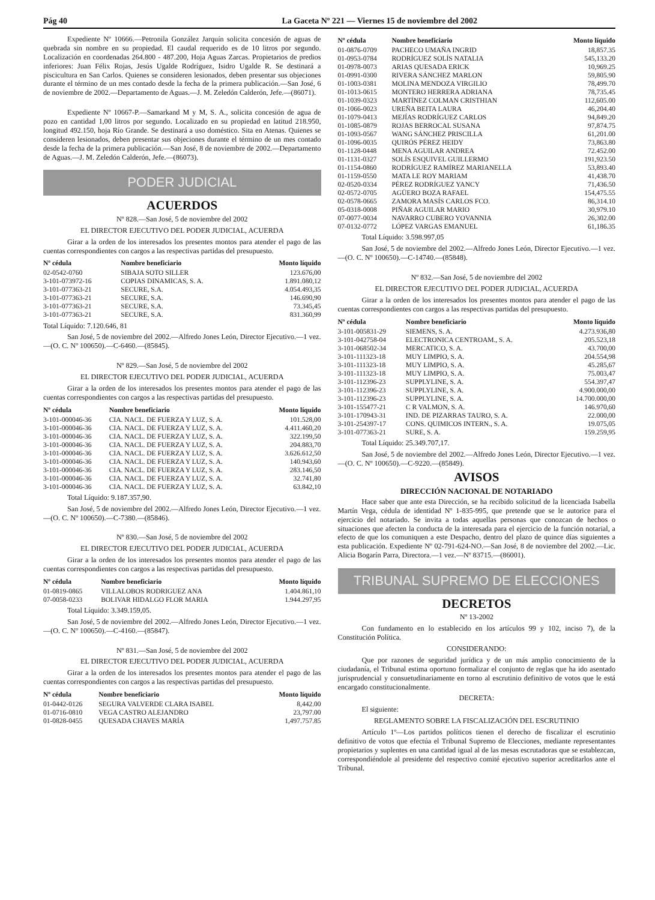Pág 40 La Gaceta Nº 221 — Viernes 15 de noviembre del 2002
Expediente Nº 10666.—Petronila González Jarquín solicita concesión de aguas de quebrada sin nombre en su propiedad. El caudal requerido es de 10 litros por segundo. Localización en coordenadas 264.800 - 487.200, Hoja Aguas Zarcas. Propietarios de predios inferiores: Juan Félix Rojas, Jesús Ugalde Rodríguez, Isidro Ugalde R. Se destinará a piscicultura en San Carlos. Quienes se consideren lesionados, deben presentar sus objeciones durante el término de un mes contado desde la fecha de la primera publicación.—San José, 6 de noviembre de 2002.—Departamento de Aguas.—J. M. Zeledón Calderón, Jefe.—(86071).
Expediente Nº 10667-P.—Samarkand M y M, S. A., solicita concesión de agua de pozo en cantidad 1,00 litros por segundo. Localizado en su propiedad en latitud 218.950, longitud 492.150, hoja Río Grande. Se destinará a uso doméstico. Sita en Atenas. Quienes se consideren lesionados, deben presentar sus objeciones durante el término de un mes contado desde la fecha de la primera publicación.—San José, 8 de noviembre de 2002.—Departamento de Aguas.—J. M. Zeledón Calderón, Jefe.—(86073).
PODER JUDICIAL
ACUERDOS
Nº 828.—San José, 5 de noviembre del 2002
EL DIRECTOR EJECUTIVO DEL PODER JUDICIAL, ACUERDA
Girar a la orden de los interesados los presentes montos para atender el pago de las cuentas correspondientes con cargos a las respectivas partidas del presupuesto.
| Nº cédula | Nombre beneficiario | Monto líquido |
| --- | --- | --- |
| 02-0542-0760 | SIBAJA SOTO SILLER | 123.676,00 |
| 3-101-073972-16 | COPIAS DINAMICAS, S. A. | 1.891.080,12 |
| 3-101-077363-21 | SECURE, S.A. | 4.054.493,35 |
| 3-101-077363-21 | SECURE, S.A. | 146.690,90 |
| 3-101-077363-21 | SECURE, S.A. | 73.345,45 |
| 3-101-077363-21 | SECURE, S.A. | 831.360,99 |
Total Líquido: 7.120.646, 81
San José, 5 de noviembre del 2002.—Alfredo Jones León, Director Ejecutivo.—1 vez.—(O. C. Nº 100650).—C-6460.—(85845).
Nº 829.—San José, 5 de noviembre del 2002
EL DIRECTOR EJECUTIVO DEL PODER JUDICIAL, ACUERDA
Girar a la orden de los interesados los presentes montos para atender el pago de las cuentas correspondientes con cargos a las respectivas partidas del presupuesto.
| Nº cédula | Nombre beneficiario | Monto líquido |
| --- | --- | --- |
| 3-101-000046-36 | CIA. NACL. DE FUERZA Y LUZ, S. A. | 101.528,00 |
| 3-101-000046-36 | CIA. NACL. DE FUERZA Y LUZ, S. A. | 4.411.460,20 |
| 3-101-000046-36 | CIA. NACL. DE FUERZA Y LUZ, S. A. | 322.199,50 |
| 3-101-000046-36 | CIA. NACL. DE FUERZA Y LUZ, S. A. | 204.883,70 |
| 3-101-000046-36 | CIA. NACL. DE FUERZA Y LUZ, S. A. | 3.626.612,50 |
| 3-101-000046-36 | CIA. NACL. DE FUERZA Y LUZ, S. A. | 140.943,60 |
| 3-101-000046-36 | CIA. NACL. DE FUERZA Y LUZ, S. A. | 283.146,50 |
| 3-101-000046-36 | CIA. NACL. DE FUERZA Y LUZ, S. A. | 32.741,80 |
| 3-101-000046-36 | CIA. NACL. DE FUERZA Y LUZ, S. A. | 63.842,10 |
Total Líquido: 9.187.357,90.
San José, 5 de noviembre del 2002.—Alfredo Jones León, Director Ejecutivo.—1 vez.—(O. C. Nº 100650).—C-7380.—(85846).
Nº 830.—San José, 5 de noviembre del 2002
EL DIRECTOR EJECUTIVO DEL PODER JUDICIAL, ACUERDA
Girar a la orden de los interesados los presentes montos para atender el pago de las cuentas correspondientes con cargos a las respectivas partidas del presupuesto.
| Nº cédula | Nombre beneficiario | Monto líquido |
| --- | --- | --- |
| 01-0819-0865 | VILLALOBOS RODRIGUEZ ANA | 1.404.861,10 |
| 07-0058-0233 | BOLIVAR HIDALGO FLOR MARIA | 1.944.297,95 |
Total Líquido: 3.349.159,05.
San José, 5 de noviembre del 2002.—Alfredo Jones León, Director Ejecutivo.—1 vez.—(O. C. Nº 100650).—C-4160.—(85847).
Nº 831.—San José, 5 de noviembre del 2002
EL DIRECTOR EJECUTIVO DEL PODER JUDICIAL, ACUERDA
Girar a la orden de los interesados los presentes montos para atender el pago de las cuentas correspondientes con cargos a las respectivas partidas del presupuesto.
| Nº cédula | Nombre beneficiario | Monto líquido |
| --- | --- | --- |
| 01-0442-0126 | SEGURA VALVERDE CLARA ISABEL | 8,442.00 |
| 01-0716-0810 | VEGA CASTRO ALEJANDRO | 23,797.00 |
| 01-0828-0455 | QUESADA CHAVES MARÍA | 1,497.757.85 |
| Nº cédula | Nombre beneficiario | Monto líquido |
| --- | --- | --- |
| 01-0876-0709 | PACHECO UMAÑA INGRID | 18,857.35 |
| 01-0953-0784 | RODRÍGUEZ SOLÍS NATALIA | 545,133.20 |
| 01-0978-0073 | ARIAS QUESADA ERICK | 10,969.25 |
| 01-0991-0300 | RIVERA SÁNCHEZ MARLON | 59,805.90 |
| 01-1003-0381 | MOLINA MENDOZA VIRGILIO | 78,499.70 |
| 01-1013-0615 | MONTERO HERRERA ADRIANA | 78,735.45 |
| 01-1039-0323 | MARTÍNEZ COLMAN CRISTHIAN | 112,605.00 |
| 01-1066-0023 | UREÑA BEITA LAURA | 46,204.40 |
| 01-1079-0413 | MEJÍAS RODRÍGUEZ CARLOS | 94,849.20 |
| 01-1085-0879 | ROJAS BERROCAL SUSANA | 97,874.75 |
| 01-1093-0567 | WANG SÁNCHEZ PRISCILLA | 61,201.00 |
| 01-1096-0035 | QUIRÓS PÉREZ HEIDY | 73,863.80 |
| 01-1128-0448 | MENA AGUILAR ANDREA | 72.452.00 |
| 01-1131-0327 | SOLÍS ESQUIVEL GUILLERMO | 191,923.50 |
| 01-1154-0860 | RODRÍGUEZ RAMÍREZ MARIANELLA | 53,893.40 |
| 01-1159-0550 | MATA LE ROY MARIAM | 41,438.70 |
| 02-0520-0334 | PÉREZ RODRÍGUEZ YANCY | 71,436.50 |
| 02-0572-0705 | AGÜERO BOZA RAFAEL | 154,475.55 |
| 02-0578-0665 | ZAMORA MASÍS CARLOS FCO. | 86,314.10 |
| 05-0318-0008 | PIÑAR AGUILAR MARIO | 30,979.10 |
| 07-0077-0034 | NAVARRO CUBERO YOVANNIA | 26,302.00 |
| 07-0132-0772 | LÓPEZ VARGAS EMANUEL | 61,186.35 |
Total Líquido: 3.598.997,05
San José, 5 de noviembre del 2002.—Alfredo Jones León, Director Ejecutivo.—1 vez.—(O. C. Nº 100650).—C-14740.—(85848).
Nº 832.—San José, 5 de noviembre del 2002
EL DIRECTOR EJECUTIVO DEL PODER JUDICIAL, ACUERDA
Girar a la orden de los interesados los presentes montos para atender el pago de las cuentas correspondientes con cargos a las respectivas partidas del presupuesto.
| Nº cédula | Nombre beneficiario | Monto líquido |
| --- | --- | --- |
| 3-101-005831-29 | SIEMENS, S. A. | 4.273.936,80 |
| 3-101-042758-04 | ELECTRONICA CENTROAM., S. A. | 205.523,18 |
| 3-101-068502-34 | MERCATICO, S. A. | 43.700,00 |
| 3-101-111323-18 | MUY LIMPIO, S. A. | 204.554,98 |
| 3-101-111323-18 | MUY LIMPIO, S. A. | 45.285,67 |
| 3-101-111323-18 | MUY LIMPIO, S. A. | 75.003,47 |
| 3-101-112396-23 | SUPPLYLINE, S. A. | 554.397,47 |
| 3-101-112396-23 | SUPPLYLINE, S. A. | 4.900.000,00 |
| 3-101-112396-23 | SUPPLYLINE, S. A. | 14.700.000,00 |
| 3-101-155477-21 | C R VALMON, S. A. | 146.970,60 |
| 3-101-170943-31 | IND. DE PIZARRAS TAURO, S. A. | 22.000,00 |
| 3-101-254397-17 | CONS. QUIMICOS INTERN., S. A. | 19.075,05 |
| 3-101-077363-21 | SURE, S. A. | 159.259,95 |
Total Líquido: 25.349.707,17.
San José, 5 de noviembre del 2002.—Alfredo Jones León, Director Ejecutivo.—1 vez.—(O. C. Nº 100650).—C-9220.—(85849).
AVISOS
DIRECCIÓN NACIONAL DE NOTARIADO
Hace saber que ante esta Dirección, se ha recibido solicitud de la licenciada Isabella Martín Vega, cédula de identidad Nº 1-835-995, que pretende que se le autorice para el ejercicio del notariado. Se invita a todas aquellas personas que conozcan de hechos o situaciones que afecten la conducta de la interesada para el ejercicio de la función notarial, a efecto de que los comuniquen a este Despacho, dentro del plazo de quince días siguientes a esta publicación. Expediente Nº 02-791-624-NO.—San José, 8 de noviembre del 2002.—Lic. Alicia Bogarín Parra, Directora.—1 vez.—Nº 83715.—(86001).
TRIBUNAL SUPREMO DE ELECCIONES
DECRETOS
Nº 13-2002
Con fundamento en lo establecido en los artículos 99 y 102, inciso 7), de la Constitución Política.
CONSIDERANDO:
Que por razones de seguridad jurídica y de un más amplio conocimiento de la ciudadanía, el Tribunal estima oportuno formalizar el conjunto de reglas que ha ido asentado jurisprudencial y consuetudinariamente en torno al escrutinio definitivo de votos que le está encargado constitucionalmente.
DECRETA:
El siguiente:
REGLAMENTO SOBRE LA FISCALIZACIÓN DEL ESCRUTINIO
Artículo 1º—Los partidos políticos tienen el derecho de fiscalizar el escrutinio definitivo de votos que efectúa el Tribunal Supremo de Elecciones, mediante representantes propietarios y suplentes en una cantidad igual al de las mesas escrutadoras que se establezcan, correspondiéndole al presidente del respectivo comité ejecutivo superior acreditarlos ante el Tribunal.